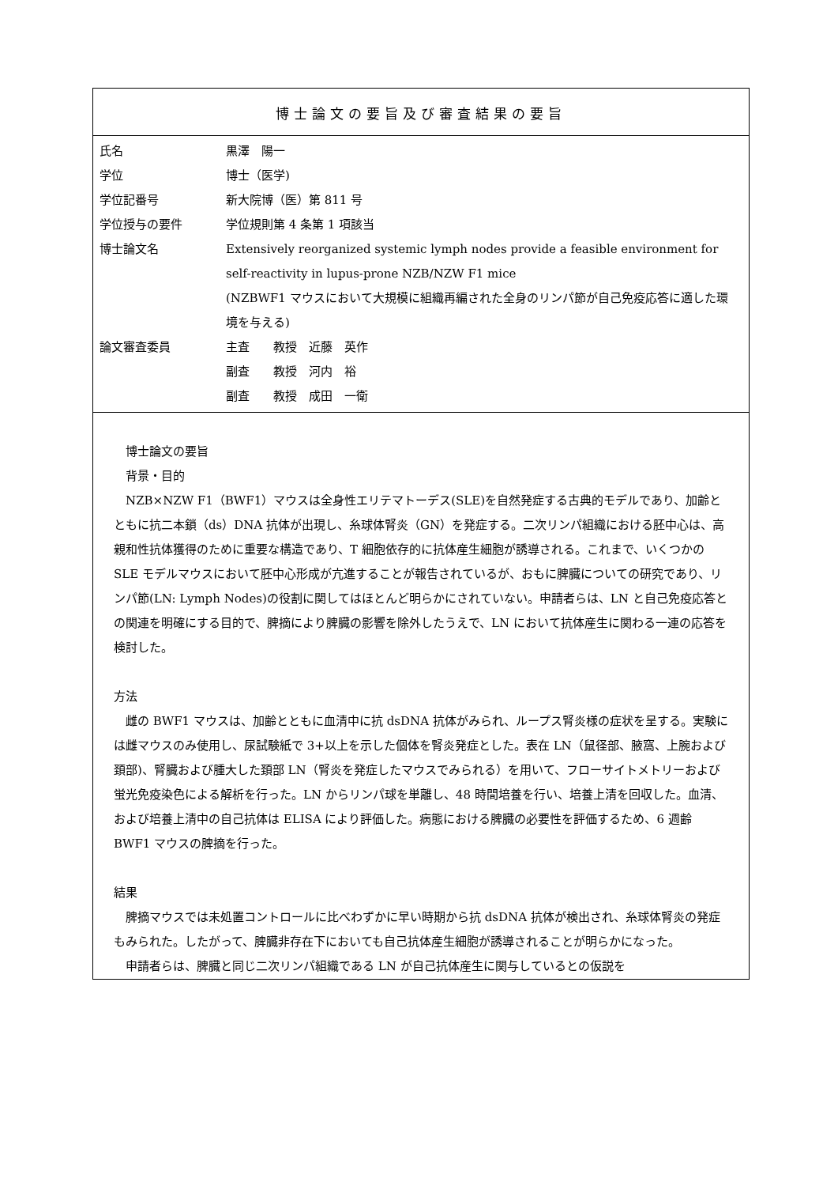博士論文の要旨及び審査結果の要旨
| 氏名 | 黒澤 陽一 |
| 学位 | 博士（医学) |
| 学位記番号 | 新大院博（医）第 811 号 |
| 学位授与の要件 | 学位規則第 4 条第 1 項該当 |
| 博士論文名 | Extensively reorganized systemic lymph nodes provide a feasible environment for self-reactivity in lupus-prone NZB/NZW F1 mice (NZBWF1 マウスにおいて大規模に組織再編された全身のリンパ節が自己免疫応答に適した環境を与える) |
| 論文審査委員 | 主査 教授 近藤 英作 副査 教授 河内 裕 副査 教授 成田 一衛 |
博士論文の要旨
背景・目的
NZB×NZW F1（BWF1）マウスは全身性エリテマトーデス(SLE)を自然発症する古典的モデルであり、加齢とともに抗二本鎖（ds）DNA 抗体が出現し、糸球体腎炎（GN）を発症する。二次リンパ組織における胚中心は、高親和性抗体獲得のために重要な構造であり、T 細胞依存的に抗体産生細胞が誘導される。これまで、いくつかの SLE モデルマウスにおいて胚中心形成が亢進することが報告されているが、おもに脾臓についての研究であり、リンパ節(LN: Lymph Nodes)の役割に関してはほとんど明らかにされていない。申請者らは、LN と自己免疫応答との関連を明確にする目的で、脾摘により脾臓の影響を除外したうえで、LN において抗体産生に関わる一連の応答を検討した。
方法
雌の BWF1 マウスは、加齢とともに血清中に抗 dsDNA 抗体がみられ、ループス腎炎様の症状を呈する。実験には雌マウスのみ使用し、尿試験紙で 3+以上を示した個体を腎炎発症とした。表在 LN（鼠径部、腋窩、上腕および頚部)、腎臓および腫大した頚部 LN（腎炎を発症したマウスでみられる）を用いて、フローサイトメトリーおよび蛍光免疫染色による解析を行った。LN からリンパ球を単離し、48 時間培養を行い、培養上清を回収した。血清、および培養上清中の自己抗体は ELISA により評価した。病態における脾臓の必要性を評価するため、6 週齢 BWF1 マウスの脾摘を行った。
結果
脾摘マウスでは未処置コントロールに比べわずかに早い時期から抗 dsDNA 抗体が検出され、糸球体腎炎の発症もみられた。したがって、脾臓非存在下においても自己抗体産生細胞が誘導されることが明らかになった。
申請者らは、脾臓と同じ二次リンパ組織である LN が自己抗体産生に関与しているとの仮説を